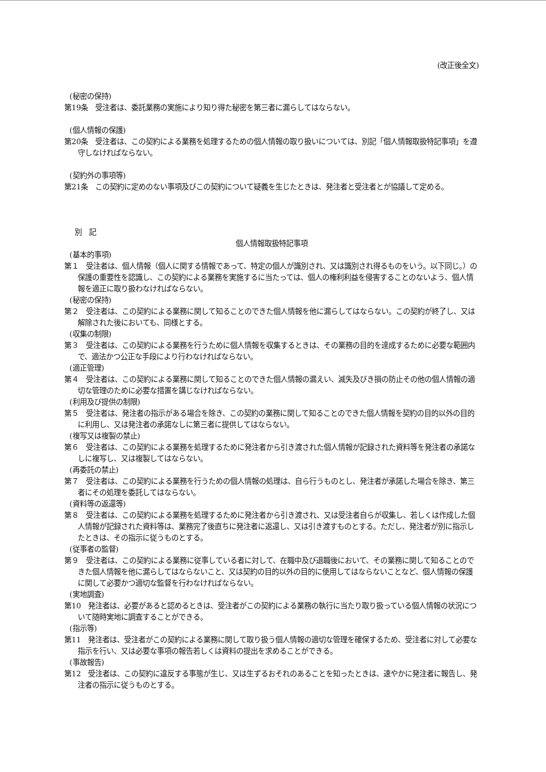(改正後全文)
(秘密の保持)
第19条　受注者は、委託業務の実施により知り得た秘密を第三者に漏らしてはならない。
(個人情報の保護)
第20条　受注者は、この契約による業務を処理するための個人情報の取り扱いについては、別記「個人情報取扱特記事項」を遵守しなければならない。
(契約外の事項等)
第21条　この契約に定めのない事項及びこの契約について疑義を生じたときは、発注者と受注者とが協議して定める。
別　記
個人情報取扱特記事項
(基本的事項)
第１　受注者は、個人情報（個人に関する情報であって、特定の個人が識別され、又は識別され得るものをいう。以下同じ。）の保護の重要性を認識し、この契約による業務を実施するに当たっては、個人の権利利益を侵害することのないよう、個人情報を適正に取り扱わなければならない。
(秘密の保持)
第２　受注者は、この契約による業務に関して知ることのできた個人情報を他に漏らしてはならない。この契約が終了し、又は解除された後においても、同様とする。
(収集の制限)
第３　受注者は、この契約による業務を行うために個人情報を収集するときは、その業務の目的を達成するために必要な範囲内で、適法かつ公正な手段により行わなければならない。
(適正管理)
第４　受注者は、この契約による業務に関して知ることのできた個人情報の漏えい、滅失及びき損の防止その他の個人情報の適切な管理のために必要な措置を講じなければならない。
(利用及び提供の制限)
第５　受注者は、発注者の指示がある場合を除き、この契約の業務に関して知ることのできた個人情報を契約の目的以外の目的に利用し、又は発注者の承諾なしに第三者に提供してはならない。
(複写又は複製の禁止)
第６　受注者は、この契約による業務を処理するために発注者から引き渡された個人情報が記録された資料等を発注者の承諾なしに複写し、又は複製してはならない。
(再委託の禁止)
第７　受注者は、この契約による業務を行うための個人情報の処理は、自ら行うものとし、発注者が承諾した場合を除き、第三者にその処理を委託してはならない。
(資料等の返還等)
第８　受注者は、この契約による業務を処理するために発注者から引き渡され、又は受注者自らが収集し、若しくは作成した個人情報が記録された資料等は、業務完了後直ちに発注者に返還し、又は引き渡すものとする。ただし、発注者が別に指示したときは、その指示に従うものとする。
(従事者の監督)
第９　受注者は、この契約による業務に従事している者に対して、在職中及び退職後において、その業務に関して知ることのできた個人情報を他に漏らしてはならないこと、又は契約の目的以外の目的に使用してはならないことなど、個人情報の保護に関して必要かつ適切な監督を行わなければならない。
(実地調査)
第10　発注者は、必要があると認めるときは、受注者がこの契約による業務の執行に当たり取り扱っている個人情報の状況について随時実地に調査することができる。
(指示等)
第11　発注者は、受注者がこの契約による業務に関して取り扱う個人情報の適切な管理を確保するため、受注者に対して必要な指示を行い、又は必要な事項の報告若しくは資料の提出を求めることができる。
(事故報告)
第12　受注者は、この契約に違反する事態が生じ、又は生ずるおそれのあることを知ったときは、速やかに発注者に報告し、発注者の指示に従うものとする。